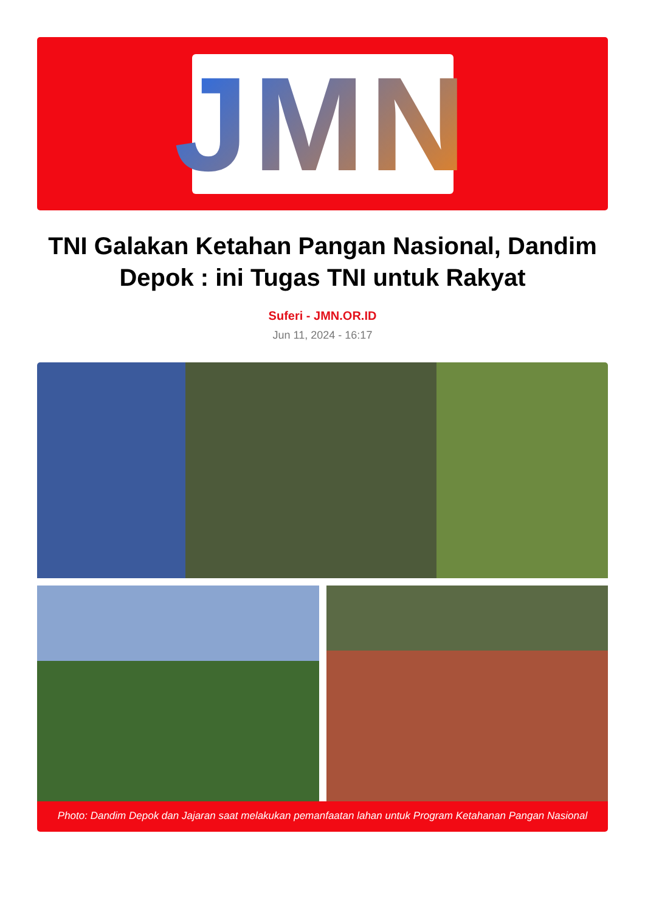JMN
TNI Galakan Ketahan Pangan Nasional, Dandim Depok : ini Tugas TNI untuk Rakyat
Suferi - JMN.OR.ID
Jun 11, 2024 - 16:17
Photo: Dandim Depok dan Jajaran saat melakukan pemanfaatan lahan untuk Program Ketahanan Pangan Nasional